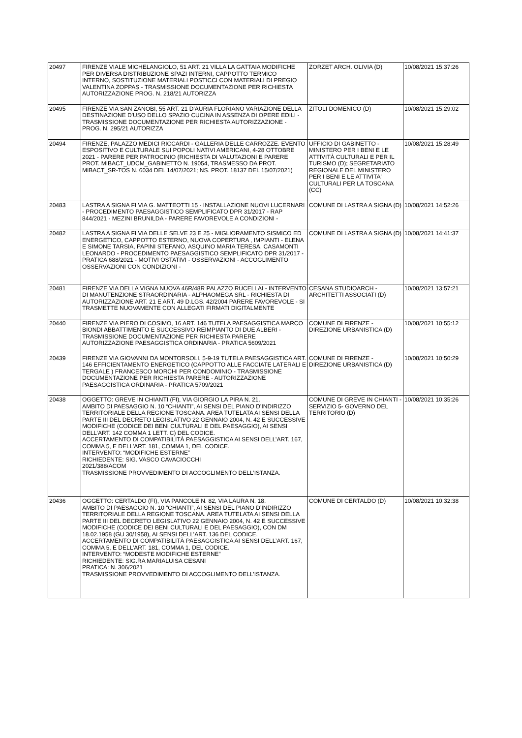| 20497 | FIRENZE VIALE MICHELANGIOLO, 51 ART. 21 VILLA LA GATTAIA MODIFICHE PER DIVERSA DISTRIBUZIONE SPAZI INTERNI, CAPPOTTO TERMICO INTERNO, SOSTITUZIONE MATERIALI POSTICCI CON MATERIALI DI PREGIO VALENTINA ZOPPAS - TRASMISSIONE DOCUMENTAZIONE PER RICHIESTA AUTORIZZAZIONE PROG. N. 218/21 AUTORIZZA | ZORZET ARCH. OLIVIA (D) | 10/08/2021 15:37:26 |
| 20495 | FIRENZE VIA SAN ZANOBI, 55 ART. 21 D'AURIA FLORIANO VARIAZIONE DELLA DESTINAZIONE D'USO DELLO SPAZIO CUCINA IN ASSENZA DI OPERE EDILI - TRASMISSIONE DOCUMENTAZIONE PER RICHIESTA AUTORIZZAZIONE - PROG. N. 295/21 AUTORIZZA | ZITOLI DOMENICO (D) | 10/08/2021 15:29:02 |
| 20494 | FIRENZE, PALAZZO MEDICI RICCARDI - GALLERIA DELLE CARROZZE. EVENTO ESPOSITIVO E CULTURALE SUI POPOLI NATIVI AMERICANI, 4-28 OTTOBRE 2021 - PARERE PER PATROCINIO (RICHIESTA DI VALUTAZIONI E PARERE PROT. MIBACT_UDCM_GABINETTO N. 19054, TRASMESSO DA PROT. MIBACT_SR-TOS N. 6034 DEL 14/07/2021; NS. PROT. 18137 DEL 15/07/2021) | UFFICIO DI GABINETTO - MINISTERO PER I BENI E LE ATTIVITÀ CULTURALI E PER IL TURISMO (D); SEGRETARIATO REGIONALE DEL MINISTERO PER I BENI E LE ATTIVITA' CULTURALI PER LA TOSCANA (CC) | 10/08/2021 15:28:49 |
| 20483 | LASTRA A SIGNA FI VIA G. MATTEOTTI 15 - INSTALLAZIONE NUOVI LUCERNARI - PROCEDIMENTO PAESAGGISTICO SEMPLIFICATO DPR 31/2017 - RAP 844/2021 - MEZINI BRUNILDA - PARERE FAVOREVOLE A CONDIZIONI - | COMUNE DI LASTRA A SIGNA (D) | 10/08/2021 14:52:26 |
| 20482 | LASTRA A SIGNA FI VIA DELLE SELVE 23 E 25 - MIGLIORAMENTO SISMICO ED ENERGETICO, CAPPOTTO ESTERNO, NUOVA COPERTURA , IMPIANTI - ELENA E SIMONE TARSIA, PAPINI STEFANO, ASQUINO MARIA TERESA, CASAMONTI LEONARDO - PROCEDIMENTO PAESAGGISTICO SEMPLIFICATO DPR 31/2017 - PRATICA 688/2021 - MOTIVI OSTATIVI - OSSERVAZIONI - ACCOGLIMENTO OSSERVAZIONI CON CONDIZIONI - | COMUNE DI LASTRA A SIGNA (D) | 10/08/2021 14:41:37 |
| 20481 | FIRENZE VIA DELLA VIGNA NUOVA 46R/48R PALAZZO RUCELLAI - INTERVENTO DI MANUTENZIONE STRAORDINARIA - ALPHAOMEGA SRL - RICHIESTA DI AUTORIZZAZIONE ART. 21 E ART. 49 D.LGS. 42/2004 PARERE FAVOREVOLE - SI TRASMETTE NUOVAMENTE CON ALLEGATI FIRMATI DIGITALMENTE | CESANA STUDIOARCH - ARCHITETTI ASSOCIATI (D) | 10/08/2021 13:57:21 |
| 20440 | FIRENZE VIA PIERO DI COSIMO, 16 ART. 146 TUTELA PAESAGGISTICA MARCO BIONDI ABBATTIMENTO E SUCCESSIVO REIMPIANTO DI DUE ALBERI - TRASMISSIONE DOCUMENTAZIONE PER RICHIESTA PARERE AUTORIZZAZIONE PAESAGGISTICA ORDINARIA - PRATICA 5609/2021 | COMUNE DI FIRENZE - DIREZIONE URBANISTICA (D) | 10/08/2021 10:55:12 |
| 20439 | FIRENZE VIA GIOVANNI DA MONTORSOLI, 5-9-19 TUTELA PAESAGGISTICA ART. 146 EFFICIENTAMENTO ENERGETICO (CAPPOTTO ALLE FACCIATE LATERALI E TERGALE ) FRANCESCO MORCHI PER CONDOMINIO - TRASMISSIONE DOCUMENTAZIONE PER RICHIESTA PARERE - AUTORIZZAZIONE PAESAGGISTICA ORDINARIA - PRATICA 5709/2021 | COMUNE DI FIRENZE - DIREZIONE URBANISTICA (D) | 10/08/2021 10:50:29 |
| 20438 | OGGETTO: GREVE IN CHIANTI (FI), VIA GIORGIO LA PIRA N. 21. AMBITO DI PAESAGGIO N. 10 “CHIANTI”, AI SENSI DEL PIANO D’INDIRIZZO TERRITORIALE DELLA REGIONE TOSCANA. AREA TUTELATA AI SENSI DELLA PARTE III DEL DECRETO LEGISLATIVO 22 GENNAIO 2004, N. 42 E SUCCESSIVE MODIFICHE (CODICE DEI BENI CULTURALI E DEL PAESAGGIO), AI SENSI DELL’ART. 142 COMMA 1 LETT. C) DEL CODICE. ACCERTAMENTO DI COMPATIBILITÀ PAESAGGISTICA AI SENSI DELL’ART. 167, COMMA 5, E DELL’ART. 181, COMMA 1, DEL CODICE. INTERVENTO: “MODIFICHE ESTERNE” RICHIEDENTE: SIG. VASCO CAVACIOCCHI 2021/388/ACOM TRASMISSIONE PROVVEDIMENTO DI ACCOGLIMENTO DELL’ISTANZA. | COMUNE DI GREVE IN CHIANTI - SERVIZIO 5- GOVERNO DEL TERRITORIO (D) | 10/08/2021 10:35:26 |
| 20436 | OGGETTO: CERTALDO (FI), VIA PANCOLE N. 82, VIA LAURA N. 18. AMBITO DI PAESAGGIO N. 10 “CHIANTI”, AI SENSI DEL PIANO D’INDIRIZZO TERRITORIALE DELLA REGIONE TOSCANA. AREA TUTELATA AI SENSI DELLA PARTE III DEL DECRETO LEGISLATIVO 22 GENNAIO 2004, N. 42 E SUCCESSIVE MODIFICHE (CODICE DEI BENI CULTURALI E DEL PAESAGGIO), CON DM 18.02.1958 (GU 30/1958), AI SENSI DELL’ART. 136 DEL CODICE. ACCERTAMENTO DI COMPATIBILITÀ PAESAGGISTICA AI SENSI DELL’ART. 167, COMMA 5, E DELL’ART. 181, COMMA 1, DEL CODICE. INTERVENTO: “MODESTE MODIFICHE ESTERNE” RICHIEDENTE: SIG.RA MARIALUISA CESANI PRATICA: N. 306/2021 TRASMISSIONE PROVVEDIMENTO DI ACCOGLIMENTO DELL’ISTANZA. | COMUNE DI CERTALDO (D) | 10/08/2021 10:32:38 |